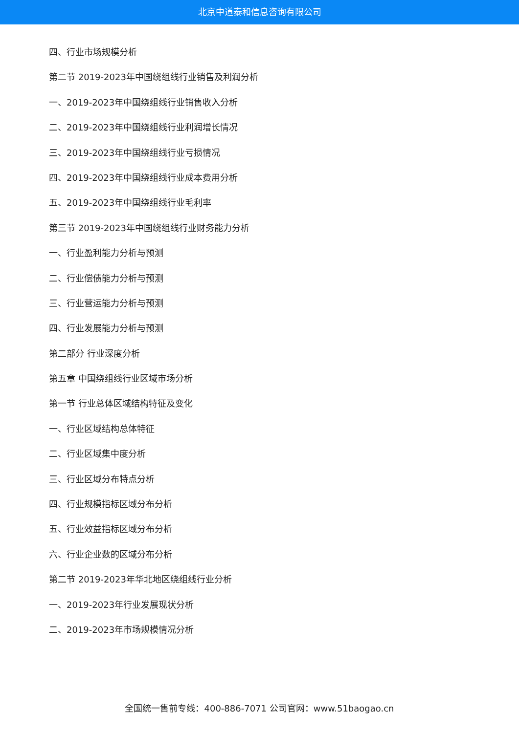北京中道泰和信息咨询有限公司
四、行业市场规模分析
第二节 2019-2023年中国绕组线行业销售及利润分析
一、2019-2023年中国绕组线行业销售收入分析
二、2019-2023年中国绕组线行业利润增长情况
三、2019-2023年中国绕组线行业亏损情况
四、2019-2023年中国绕组线行业成本费用分析
五、2019-2023年中国绕组线行业毛利率
第三节 2019-2023年中国绕组线行业财务能力分析
一、行业盈利能力分析与预测
二、行业偿债能力分析与预测
三、行业营运能力分析与预测
四、行业发展能力分析与预测
第二部分 行业深度分析
第五章 中国绕组线行业区域市场分析
第一节 行业总体区域结构特征及变化
一、行业区域结构总体特征
二、行业区域集中度分析
三、行业区域分布特点分析
四、行业规模指标区域分布分析
五、行业效益指标区域分布分析
六、行业企业数的区域分布分析
第二节 2019-2023年华北地区绕组线行业分析
一、2019-2023年行业发展现状分析
二、2019-2023年市场规模情况分析
全国统一售前专线：400-886-7071 公司官网：www.51baogao.cn